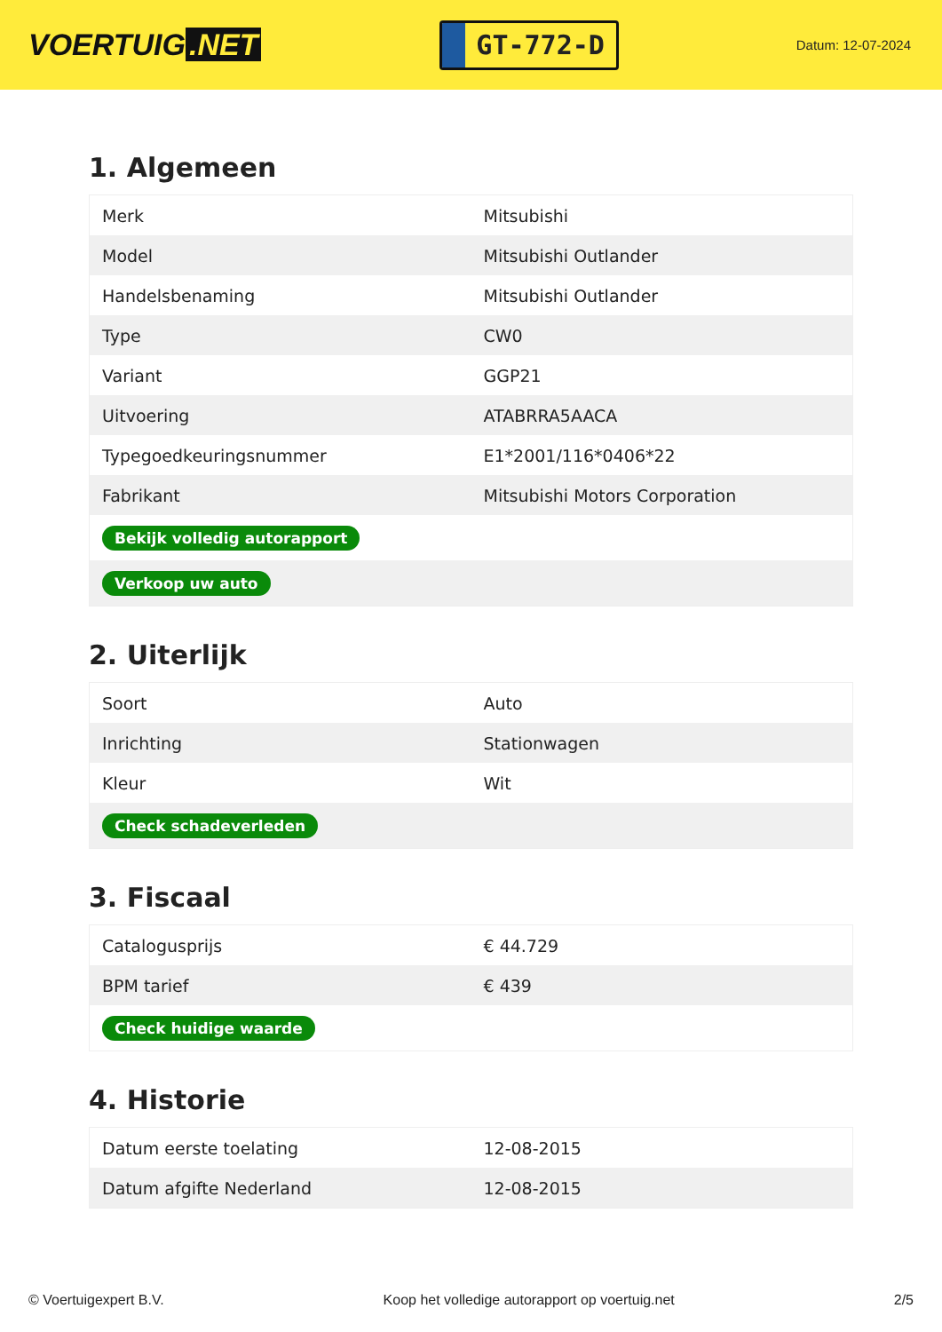VOERTUIG.NET
GT-772-D
Datum: 12-07-2024
1. Algemeen
| Merk | Mitsubishi |
| Model | Mitsubishi Outlander |
| Handelsbenaming | Mitsubishi Outlander |
| Type | CW0 |
| Variant | GGP21 |
| Uitvoering | ATABRRA5AACA |
| Typegoedkeuringsnummer | E1*2001/116*0406*22 |
| Fabrikant | Mitsubishi Motors Corporation |
| Bekijk volledig autorapport | |
| Verkoop uw auto | |
2. Uiterlijk
| Soort | Auto |
| Inrichting | Stationwagen |
| Kleur | Wit |
| Check schadeverleden | |
3. Fiscaal
| Catalogusprijs | € 44.729 |
| BPM tarief | € 439 |
| Check huidige waarde | |
4. Historie
| Datum eerste toelating | 12-08-2015 |
| Datum afgifte Nederland | 12-08-2015 |
© Voertuigexpert B.V. Koop het volledige autorapport op voertuig.net 2/5